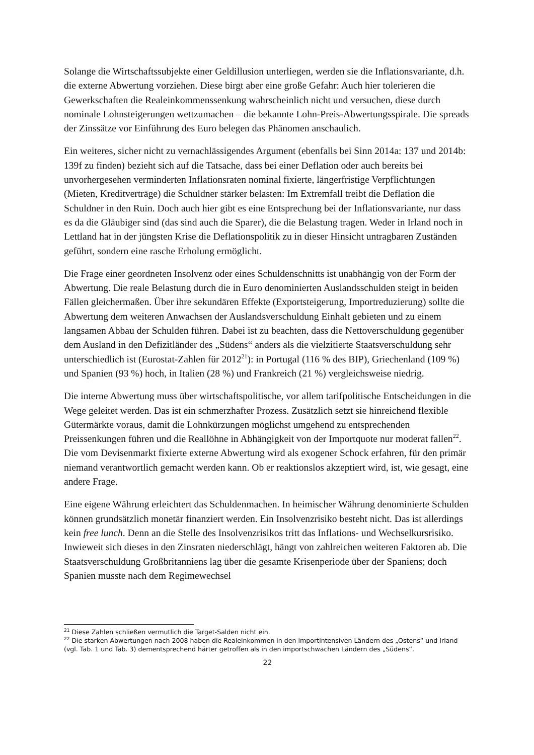Solange die Wirtschaftssubjekte einer Geldillusion unterliegen, werden sie die Inflationsvariante, d.h. die externe Abwertung vorziehen. Diese birgt aber eine große Gefahr: Auch hier tolerieren die Gewerkschaften die Realeinkommenssenkung wahrscheinlich nicht und versuchen, diese durch nominale Lohnsteigerungen wettzumachen – die bekannte Lohn-Preis-Abwertungsspirale. Die spreads der Zinssätze vor Einführung des Euro belegen das Phänomen anschaulich.
Ein weiteres, sicher nicht zu vernachlässigendes Argument (ebenfalls bei Sinn 2014a: 137 und 2014b: 139f zu finden) bezieht sich auf die Tatsache, dass bei einer Deflation oder auch bereits bei unvorhergesehen verminderten Inflationsraten nominal fixierte, längerfristige Verpflichtungen (Mieten, Kreditverträge) die Schuldner stärker belasten: Im Extremfall treibt die Deflation die Schuldner in den Ruin. Doch auch hier gibt es eine Entsprechung bei der Inflationsvariante, nur dass es da die Gläubiger sind (das sind auch die Sparer), die die Belastung tragen. Weder in Irland noch in Lettland hat in der jüngsten Krise die Deflationspolitik zu in dieser Hinsicht untragbaren Zuständen geführt, sondern eine rasche Erholung ermöglicht.
Die Frage einer geordneten Insolvenz oder eines Schuldenschnitts ist unabhängig von der Form der Abwertung. Die reale Belastung durch die in Euro denominierten Auslandsschulden steigt in beiden Fällen gleichermaßen. Über ihre sekundären Effekte (Exportsteigerung, Importreduzierung) sollte die Abwertung dem weiteren Anwachsen der Auslandsverschuldung Einhalt gebieten und zu einem langsamen Abbau der Schulden führen. Dabei ist zu beachten, dass die Nettoverschuldung gegenüber dem Ausland in den Defizitländer des „Südens“ anders als die vielzitierte Staatsverschuldung sehr unterschiedlich ist (Eurostat-Zahlen für 2012<sup>21</sup>): in Portugal (116 % des BIP), Griechenland (109 %) und Spanien (93 %) hoch, in Italien (28 %) und Frankreich (21 %) vergleichsweise niedrig.
Die interne Abwertung muss über wirtschaftspolitische, vor allem tarifpolitische Entscheidungen in die Wege geleitet werden. Das ist ein schmerzhafter Prozess. Zusätzlich setzt sie hinreichend flexible Gütermärkte voraus, damit die Lohnkürzungen möglichst umgehend zu entsprechenden Preissenkungen führen und die Reallöhne in Abhängigkeit von der Importquote nur moderat fallen<sup>22</sup>. Die vom Devisenmarkt fixierte externe Abwertung wird als exogener Schock erfahren, für den primär niemand verantwortlich gemacht werden kann. Ob er reaktionslos akzeptiert wird, ist, wie gesagt, eine andere Frage.
Eine eigene Währung erleichtert das Schuldenmachen. In heimischer Währung denominierte Schulden können grundsätzlich monetär finanziert werden. Ein Insolvenzrisiko besteht nicht. Das ist allerdings kein free lunch. Denn an die Stelle des Insolvenzrisikos tritt das Inflations- und Wechselkursrisiko. Inwieweit sich dieses in den Zinsraten niederschlägt, hängt von zahlreichen weiteren Faktoren ab. Die Staatsverschuldung Großbritanniens lag über die gesamte Krisenperiode über der Spaniens; doch Spanien musste nach dem Regimewechsel
<sup>21</sup> Diese Zahlen schließen vermutlich die Target-Salden nicht ein.
<sup>22</sup> Die starken Abwertungen nach 2008 haben die Realeinkommen in den importintensiven Ländern des „Ostens“ und Irland (vgl. Tab. 1 und Tab. 3) dementsprechend härter getroffen als in den importschwachen Ländern des „Südens“.
22